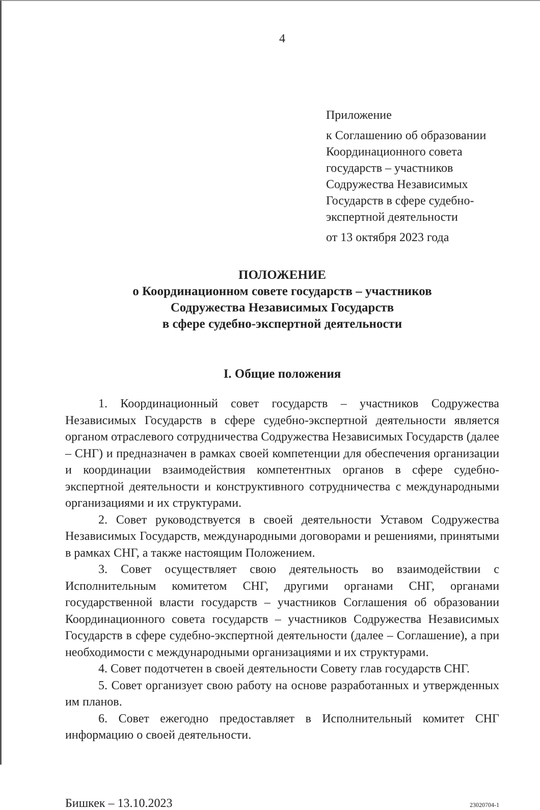4
Приложение
к Соглашению об образовании Координационного совета государств – участников Содружества Независимых Государств в сфере судебно-экспертной деятельности
от 13 октября 2023 года
ПОЛОЖЕНИЕ
о Координационном совете государств – участников
Содружества Независимых Государств
в сфере судебно-экспертной деятельности
I. Общие положения
1. Координационный совет государств – участников Содружества Независимых Государств в сфере судебно-экспертной деятельности является органом отраслевого сотрудничества Содружества Независимых Государств (далее – СНГ) и предназначен в рамках своей компетенции для обеспечения организации и координации взаимодействия компетентных органов в сфере судебно-экспертной деятельности и конструктивного сотрудничества с международными организациями и их структурами.
2. Совет руководствуется в своей деятельности Уставом Содружества Независимых Государств, международными договорами и решениями, принятыми в рамках СНГ, а также настоящим Положением.
3. Совет осуществляет свою деятельность во взаимодействии с Исполнительным комитетом СНГ, другими органами СНГ, органами государственной власти государств – участников Соглашения об образовании Координационного совета государств – участников Содружества Независимых Государств в сфере судебно-экспертной деятельности (далее – Соглашение), а при необходимости с международными организациями и их структурами.
4. Совет подотчетен в своей деятельности Совету глав государств СНГ.
5. Совет организует свою работу на основе разработанных и утвержденных им планов.
6. Совет ежегодно предоставляет в Исполнительный комитет СНГ информацию о своей деятельности.
Бишкек – 13.10.2023 23020704-1